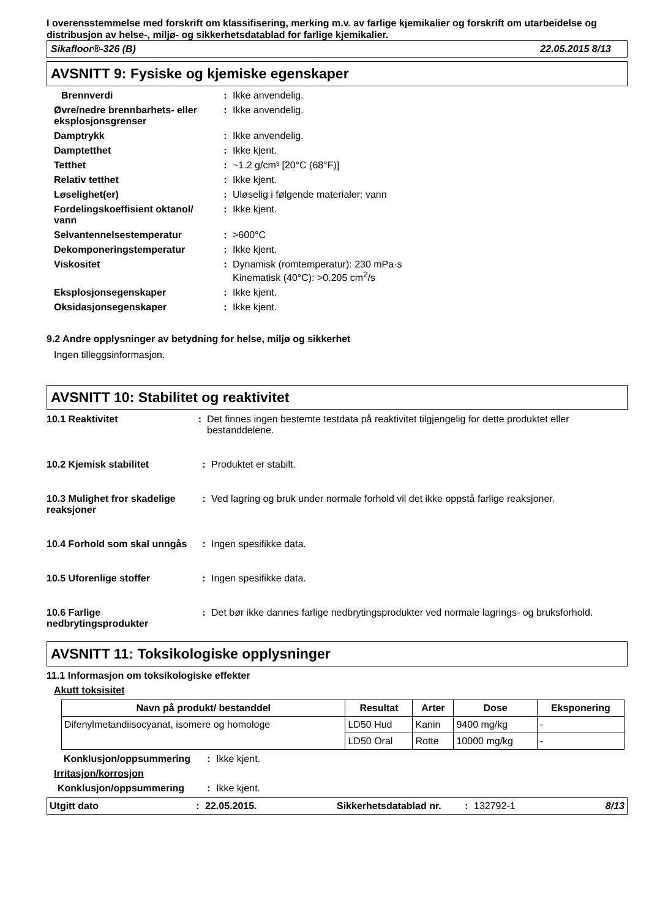I overensstemmelse med forskrift om klassifisering, merking m.v. av farlige kjemikalier og forskrift om utarbeidelse og distribusjon av helse-, miljø- og sikkerhetsdatablad for farlige kjemikalier.
Sikafloor®-326 (B) 22.05.2015 8/13
AVSNITT 9: Fysiske og kjemiske egenskaper
Brennverdi : Ikke anvendelig.
Øvre/nedre brennbarhets- eller eksplosjonsgrenser
: Ikke anvendelig.
Damptrykk : Ikke anvendelig.
Damptetthet : Ikke kjent.
Tetthet : ~1.2 g/cm³ [20°C (68°F)]
Relativ tetthet : Ikke kjent.
Løselighet(er) : Uløselig i følgende materialer: vann
Fordelingskoeffisient oktanol/ vann
: Ikke kjent.
Selvantennelsestemperatur : >600°C
Dekomponeringstemperatur : Ikke kjent.
Viskositet : Dynamisk (romtemperatur): 230 mPa·s
Kinematisk (40°C): >0.205 cm<sup>2</sup>/s
Eksplosjonsegenskaper : Ikke kjent.
Oksidasjonsegenskaper : Ikke kjent.
9.2 Andre opplysninger av betydning for helse, miljø og sikkerhet
Ingen tilleggsinformasjon.
AVSNITT 10: Stabilitet og reaktivitet
10.1 Reaktivitet : Det finnes ingen bestemte testdata på reaktivitet tilgjengelig for dette produktet eller bestanddelene.
10.2 Kjemisk stabilitet : Produktet er stabilt.
10.3 Mulighet fror skadelige reaksjoner
: Ved lagring og bruk under normale forhold vil det ikke oppstå farlige reaksjoner.
10.4 Forhold som skal unngås
: Ingen spesifikke data.
10.5 Uforenlige stoffer : Ingen spesifikke data.
10.6 Farlige nedbrytingsprodukter
: Det bør ikke dannes farlige nedbrytingsprodukter ved normale lagrings- og bruksforhold.
AVSNITT 11: Toksikologiske opplysninger
11.1 Informasjon om toksikologiske effekter
Akutt toksisitet
| Navn på produkt/ bestanddel | Resultat | Arter | Dose | Eksponering |
| --- | --- | --- | --- | --- |
| Difenylmetandiisocyanat, isomere og homologe | LD50 Hud | Kanin | 9400 mg/kg | - |
| | LD50 Oral | Rotte | 10000 mg/kg | - |
Konklusjon/oppsummering : Ikke kjent.
Irritasjon/korrosjon
Konklusjon/oppsummering : Ikke kjent.
Utgitt dato: 22.05.2015. Sikkerhetsdatablad nr.: 132792-1 8/13